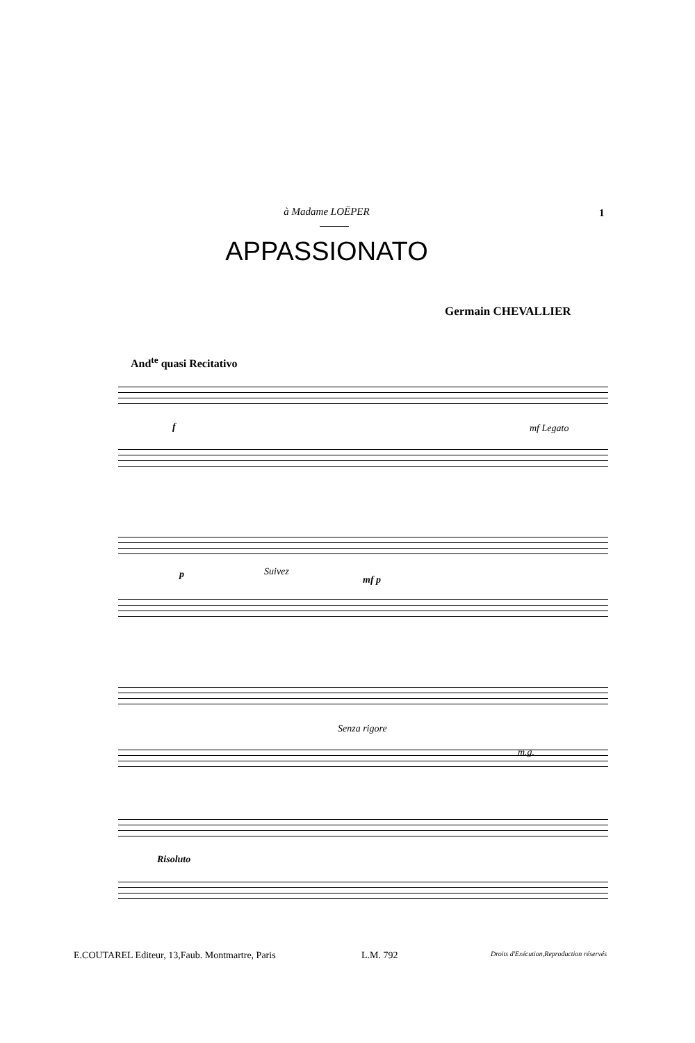à Madame LOËPER 1
APPASSIONATO
Germain CHEVALLIER
And<sup>te</sup> quasi Recitativo
f mf Legato
p Suivez
mf p
Senza rigore
m.g.
Risoluto
E.COUTAREL Editeur, 13,Faub. Montmartre, Paris
L.M. 792
Droits d'Exécution,Reproduction réservés